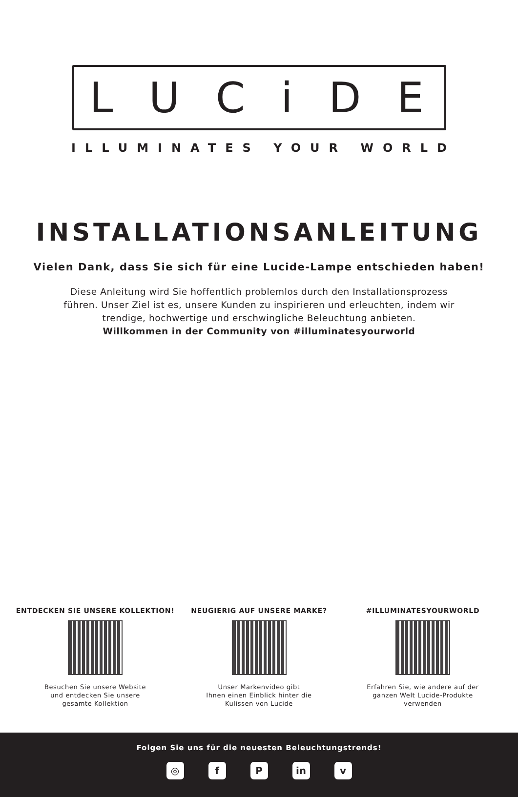LUCiDE
ILLUMINATES YOUR WORLD
INSTALLATIONSANLEITUNG
Vielen Dank, dass Sie sich für eine Lucide-Lampe entschieden haben!
Diese Anleitung wird Sie hoffentlich problemlos durch den Installationsprozess
führen. Unser Ziel ist es, unsere Kunden zu inspirieren und erleuchten, indem wir
trendige, hochwertige und erschwingliche Beleuchtung anbieten.
Willkommen in der Community von #illuminatesyourworld
ENTDECKEN SIE UNSERE KOLLEKTION!
Besuchen Sie unsere Website
und entdecken Sie unsere
gesamte Kollektion
NEUGIERIG AUF UNSERE MARKE?
Unser Markenvideo gibt
Ihnen einen Einblick hinter die
Kulissen von Lucide
#ILLUMINATESYOURWORLD
Erfahren Sie, wie andere auf der
ganzen Welt Lucide-Produkte
verwenden
Folgen Sie uns für die neuesten Beleuchtungstrends!
◎ f P in v